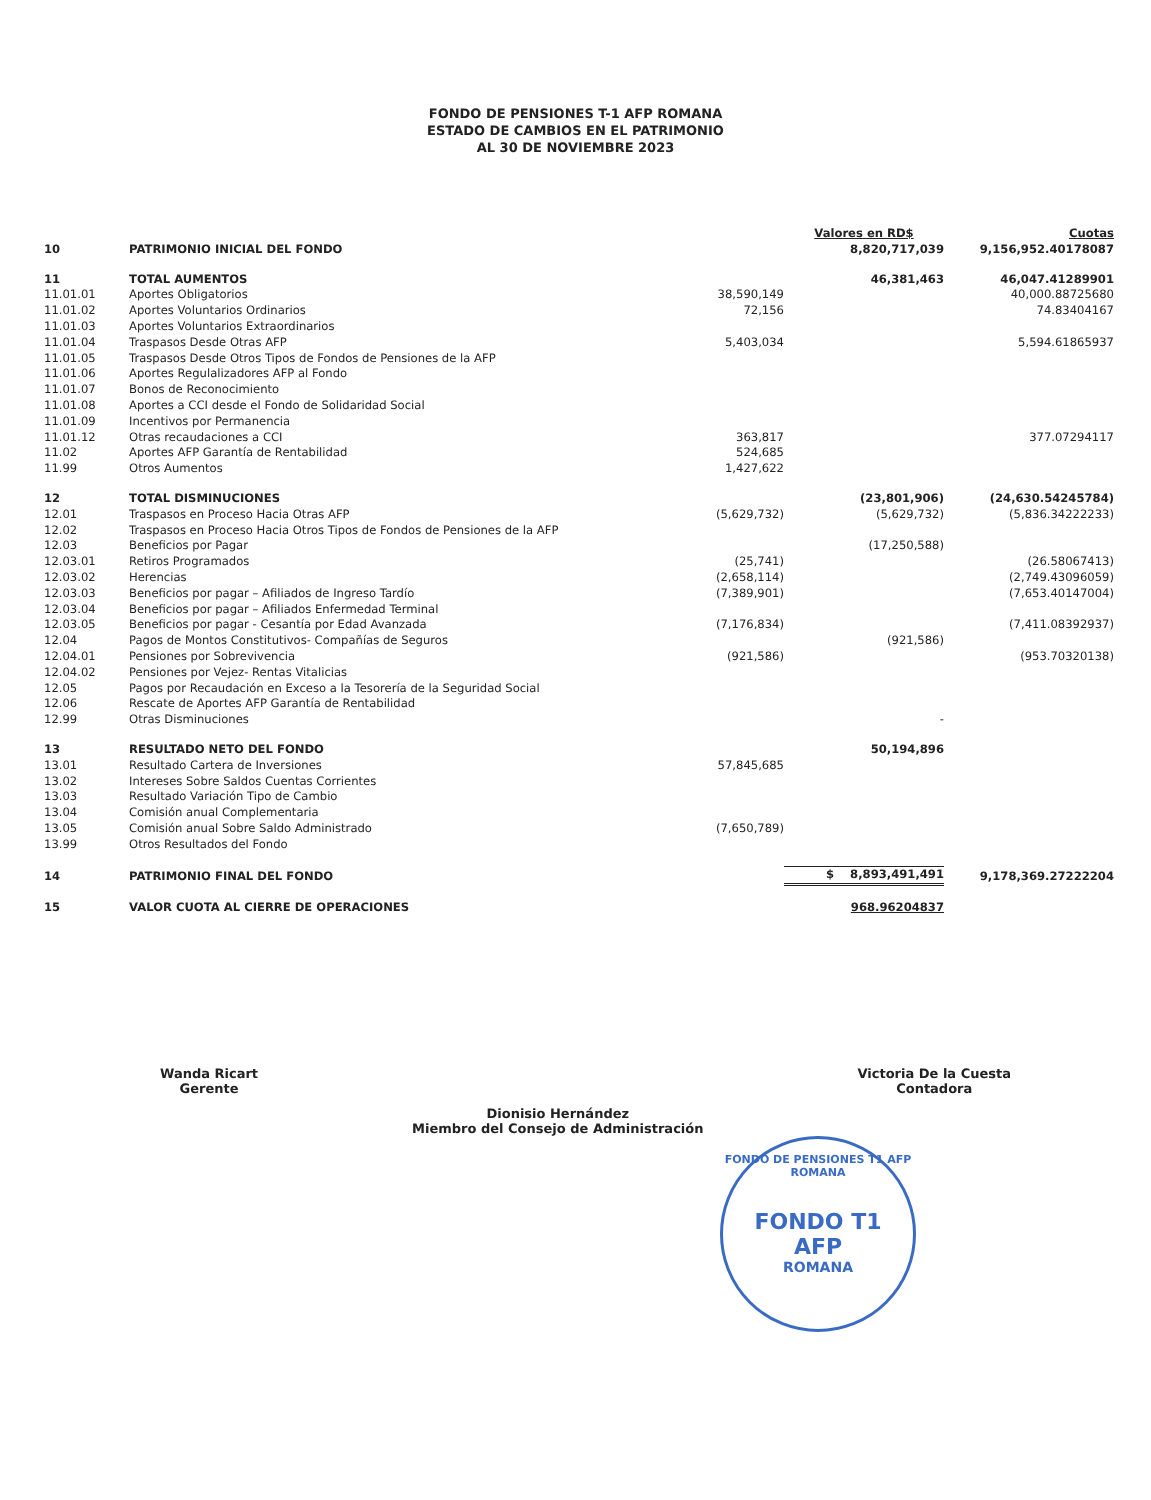FONDO DE PENSIONES T-1 AFP ROMANA
ESTADO DE CAMBIOS EN EL PATRIMONIO
AL 30 DE NOVIEMBRE 2023
| | | | Valores en RD$ | Cuotas |
| 10 | PATRIMONIO INICIAL DEL FONDO | | 8,820,717,039 | 9,156,952.40178087 |
| 11 | TOTAL AUMENTOS | | 46,381,463 | 46,047.41289901 |
| 11.01.01 | Aportes Obligatorios | 38,590,149 | | 40,000.88725680 |
| 11.01.02 | Aportes Voluntarios Ordinarios | 72,156 | | 74.83404167 |
| 11.01.03 | Aportes Voluntarios Extraordinarios | | | |
| 11.01.04 | Traspasos Desde Otras AFP | 5,403,034 | | 5,594.61865937 |
| 11.01.05 | Traspasos Desde Otros Tipos de Fondos de Pensiones de la AFP | | | |
| 11.01.06 | Aportes Regulalizadores AFP al Fondo | | | |
| 11.01.07 | Bonos de Reconocimiento | | | |
| 11.01.08 | Aportes a CCI desde el Fondo de Solidaridad Social | | | |
| 11.01.09 | Incentivos por Permanencia | | | |
| 11.01.12 | Otras recaudaciones a CCI | 363,817 | | 377.07294117 |
| 11.02 | Aportes AFP Garantía de Rentabilidad | 524,685 | | |
| 11.99 | Otros Aumentos | 1,427,622 | | |
| 12 | TOTAL DISMINUCIONES | | (23,801,906) | (24,630.54245784) |
| 12.01 | Traspasos en Proceso Hacia Otras AFP | (5,629,732) | (5,629,732) | (5,836.34222233) |
| 12.02 | Traspasos en Proceso Hacia Otros Tipos de Fondos de Pensiones de la AFP | | | |
| 12.03 | Beneficios por Pagar | | (17,250,588) | |
| 12.03.01 | Retiros Programados | (25,741) | | (26.58067413) |
| 12.03.02 | Herencias | (2,658,114) | | (2,749.43096059) |
| 12.03.03 | Beneficios por pagar – Afiliados de Ingreso Tardío | (7,389,901) | | (7,653.40147004) |
| 12.03.04 | Beneficios por pagar – Afiliados Enfermedad Terminal | | | |
| 12.03.05 | Beneficios por pagar - Cesantía por Edad Avanzada | (7,176,834) | | (7,411.08392937) |
| 12.04 | Pagos de Montos Constitutivos- Compañías de Seguros | | (921,586) | |
| 12.04.01 | Pensiones por Sobrevivencia | (921,586) | | (953.70320138) |
| 12.04.02 | Pensiones por Vejez- Rentas Vitalicias | | | |
| 12.05 | Pagos por Recaudación en Exceso a la Tesorería de la Seguridad Social | | | |
| 12.06 | Rescate de Aportes AFP Garantía de Rentabilidad | | | |
| 12.99 | Otras Disminuciones | | - | |
| 13 | RESULTADO NETO DEL FONDO | | 50,194,896 | |
| 13.01 | Resultado Cartera de Inversiones | 57,845,685 | | |
| 13.02 | Intereses Sobre Saldos Cuentas Corrientes | | | |
| 13.03 | Resultado Variación Tipo de Cambio | | | |
| 13.04 | Comisión anual Complementaria | | | |
| 13.05 | Comisión anual Sobre Saldo Administrado | (7,650,789) | | |
| 13.99 | Otros Resultados del Fondo | | | |
| 14 | PATRIMONIO FINAL DEL FONDO | | $ 8,893,491,491 | 9,178,369.27222204 |
| 15 | VALOR CUOTA AL CIERRE DE OPERACIONES | | 968.96204837 | |
Wanda Ricart
Gerente
Dionisio Hernández
Miembro del Consejo de Administración
Victoria De la Cuesta
Contadora
FONDO DE PENSIONES T1 AFP ROMANA
FONDO T1
AFP
ROMANA